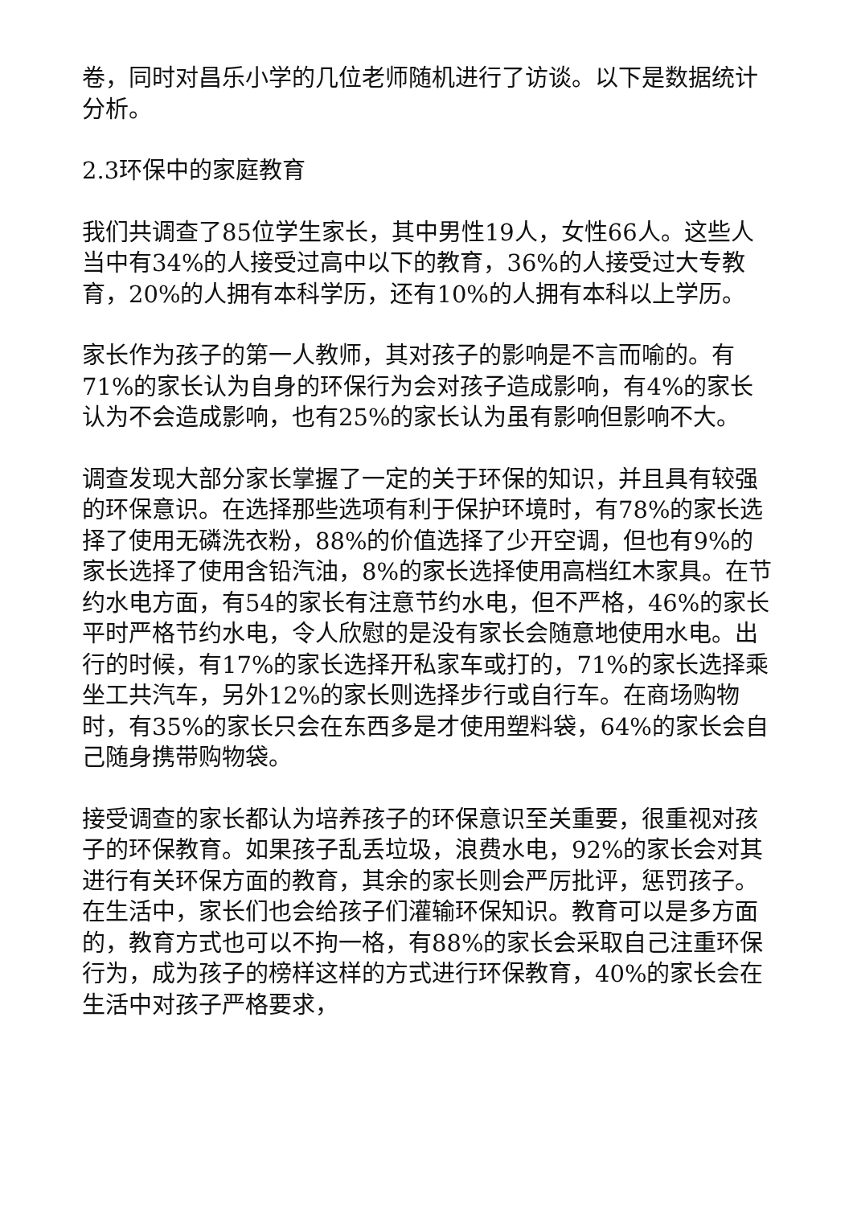卷，同时对昌乐小学的几位老师随机进行了访谈。以下是数据统计分析。
2.3环保中的家庭教育
我们共调查了85位学生家长，其中男性19人，女性66人。这些人当中有34%的人接受过高中以下的教育，36%的人接受过大专教育，20%的人拥有本科学历，还有10%的人拥有本科以上学历。
家长作为孩子的第一人教师，其对孩子的影响是不言而喻的。有71%的家长认为自身的环保行为会对孩子造成影响，有4%的家长认为不会造成影响，也有25%的家长认为虽有影响但影响不大。
调查发现大部分家长掌握了一定的关于环保的知识，并且具有较强的环保意识。在选择那些选项有利于保护环境时，有78%的家长选择了使用无磷洗衣粉，88%的价值选择了少开空调，但也有9%的家长选择了使用含铅汽油，8%的家长选择使用高档红木家具。在节约水电方面，有54的家长有注意节约水电，但不严格，46%的家长平时严格节约水电，令人欣慰的是没有家长会随意地使用水电。出行的时候，有17%的家长选择开私家车或打的，71%的家长选择乘坐工共汽车，另外12%的家长则选择步行或自行车。在商场购物时，有35%的家长只会在东西多是才使用塑料袋，64%的家长会自己随身携带购物袋。
接受调查的家长都认为培养孩子的环保意识至关重要，很重视对孩子的环保教育。如果孩子乱丢垃圾，浪费水电，92%的家长会对其进行有关环保方面的教育，其余的家长则会严厉批评，惩罚孩子。在生活中，家长们也会给孩子们灌输环保知识。教育可以是多方面的，教育方式也可以不拘一格，有88%的家长会采取自己注重环保行为，成为孩子的榜样这样的方式进行环保教育，40%的家长会在生活中对孩子严格要求，